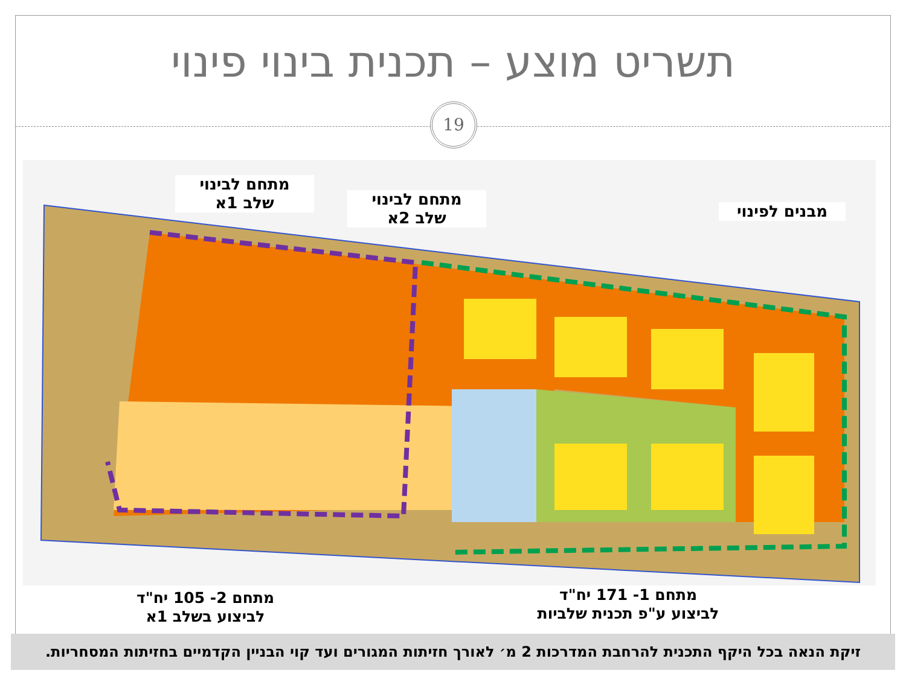תשריט מוצע – תכנית בינוי פינוי
19
מתחם לבינוי
שלב 1א
מתחם לבינוי
שלב 2א
מבנים לפינוי
מתחם 2- 105 יח"ד
לביצוע בשלב 1א
מתחם 1- 171 יח"ד
לביצוע ע"פ תכנית שלביות
זיקת הנאה בכל היקף התכנית להרחבת המדרכות 2 מ׳ לאורך חזיתות המגורים ועד קוי הבניין הקדמיים בחזיתות המסחריות.